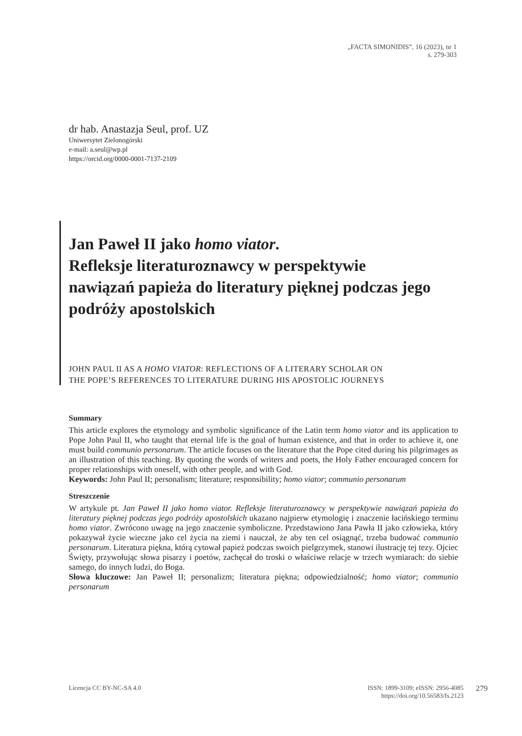„FACTA SIMONIDIS”, 16 (2023), nr 1
s. 279-303
dr hab. Anastazja Seul, prof. UZ
Uniwersytet Zielonogórski
e-mail: a.seul@wp.pl
https://orcid.org/0000-0001-7137-2109
Jan Paweł II jako homo viator.
Refleksje literaturoznawcy w perspektywie
nawiązań papieża do literatury pięknej podczas jego
podróży apostolskich
JOHN PAUL II AS A HOMO VIATOR: REFLECTIONS OF A LITERARY SCHOLAR ON
THE POPE’S REFERENCES TO LITERATURE DURING HIS APOSTOLIC JOURNEYS
Summary
This article explores the etymology and symbolic significance of the Latin term homo viator and its application to Pope John Paul II, who taught that eternal life is the goal of human existence, and that in order to achieve it, one must build communio personarum. The article focuses on the literature that the Pope cited during his pilgrimages as an illustration of this teaching. By quoting the words of writers and poets, the Holy Father encouraged concern for proper relationships with oneself, with other people, and with God.
Keywords: John Paul II; personalism; literature; responsibility; homo viator; communio personarum
Streszczenie
W artykule pt. Jan Paweł II jako homo viator. Refleksje literaturoznawcy w perspektywie nawiązań papieża do literatury pięknej podczas jego podróży apostolskich ukazano najpierw etymologię i znaczenie łacińskiego terminu homo viator. Zwrócono uwagę na jego znaczenie symboliczne. Przedstawiono Jana Pawła II jako człowieka, który pokazywał życie wieczne jako cel życia na ziemi i nauczał, że aby ten cel osiągnąć, trzeba budować communio personarum. Literatura piękna, którą cytował papież podczas swoich pielgrzymek, stanowi ilustrację tej tezy. Ojciec Święty, przywołując słowa pisarzy i poetów, zachęcał do troski o właściwe relacje w trzech wymiarach: do siebie samego, do innych ludzi, do Boga.
Słowa kluczowe: Jan Paweł II; personalizm; literatura piękna; odpowiedzialność; homo viator; communio personarum
Licencja CC BY-NC-SA 4.0 ISSN: 1899-3109; eISSN: 2956-4085
https://doi.org/10.56583/fs.2123
279